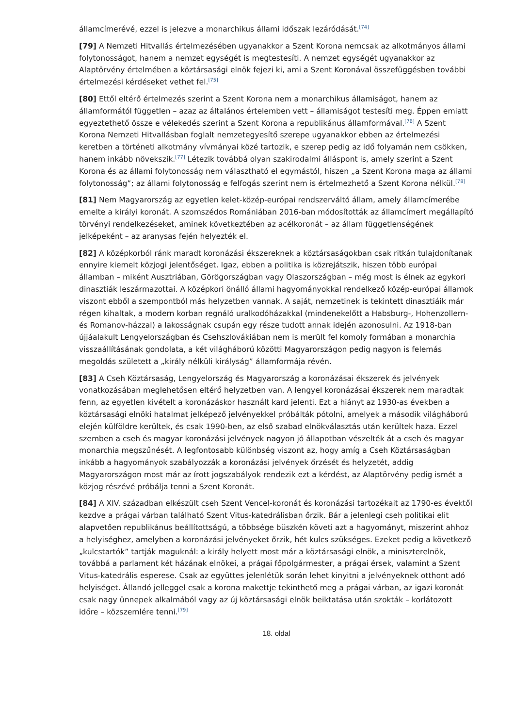államcímerévé, ezzel is jelezve a monarchikus állami időszak lezáródását.<sup>[74]</sup>
[79] A Nemzeti Hitvallás értelmezésében ugyanakkor a Szent Korona nemcsak az alkotmányos állami folytonosságot, hanem a nemzet egységét is megtestesíti. A nemzet egységét ugyanakkor az Alaptörvény értelmében a köztársasági elnök fejezi ki, ami a Szent Koronával összefüggésben további értelmezési kérdéseket vethet fel.<sup>[75]</sup>
[80] Ettől eltérő értelmezés szerint a Szent Korona nem a monarchikus államiságot, hanem az államformától független – azaz az általános értelemben vett – államiságot testesíti meg. Éppen emiatt egyeztethető össze e vélekedés szerint a Szent Korona a republikánus államformával.<sup>[76]</sup> A Szent Korona Nemzeti Hitvallásban foglalt nemzetegyesítő szerepe ugyanakkor ebben az értelmezési keretben a történeti alkotmány vívmányai közé tartozik, e szerep pedig az idő folyamán nem csökken, hanem inkább növekszik.<sup>[77]</sup> Létezik továbbá olyan szakirodalmi álláspont is, amely szerint a Szent Korona és az állami folytonosság nem választható el egymástól, hiszen „a Szent Korona maga az állami folytonosság”; az állami folytonosság e felfogás szerint nem is értelmezhető a Szent Korona nélkül.<sup>[78]</sup>
[81] Nem Magyarország az egyetlen kelet-közép-európai rendszerváltó állam, amely államcímerébe emelte a királyi koronát. A szomszédos Romániában 2016-ban módosították az államcímert megállapító törvényi rendelkezéseket, aminek következtében az acélkoronát – az állam függetlenségének jelképeként – az aranysas fején helyezték el.
[82] A középkorból ránk maradt koronázási ékszereknek a köztársaságokban csak ritkán tulajdonítanak ennyire kiemelt közjogi jelentőséget. Igaz, ebben a politika is közrejátszik, hiszen több európai államban – miként Ausztriában, Görögországban vagy Olaszországban – még most is élnek az egykori dinasztiák leszármazottai. A középkori önálló állami hagyományokkal rendelkező közép-európai államok viszont ebből a szempontból más helyzetben vannak. A saját, nemzetinek is tekintett dinasztiáik már régen kihaltak, a modern korban regnáló uralkodóházakkal (mindenekelőtt a Habsburg-, Hohenzollern- és Romanov-házzal) a lakosságnak csupán egy része tudott annak idején azonosulni. Az 1918-ban újjáalakult Lengyelországban és Csehszlovákiában nem is merült fel komoly formában a monarchia visszaállításának gondolata, a két világháború közötti Magyarországon pedig nagyon is felemás megoldás született a „király nélküli királyság” államformája révén.
[83] A Cseh Köztársaság, Lengyelország és Magyarország a koronázásai ékszerek és jelvények vonatkozásában meglehetősen eltérő helyzetben van. A lengyel koronázásai ékszerek nem maradtak fenn, az egyetlen kivételt a koronázáskor használt kard jelenti. Ezt a hiányt az 1930-as években a köztársasági elnöki hatalmat jelképező jelvényekkel próbálták pótolni, amelyek a második világháború elején külföldre kerültek, és csak 1990-ben, az első szabad elnökválasztás után kerültek haza. Ezzel szemben a cseh és magyar koronázási jelvények nagyon jó állapotban vészelték át a cseh és magyar monarchia megszűnését. A legfontosabb különbség viszont az, hogy amíg a Cseh Köztársaságban inkább a hagyományok szabályozzák a koronázási jelvények őrzését és helyzetét, addig Magyarországon most már az írott jogszabályok rendezik ezt a kérdést, az Alaptörvény pedig ismét a közjog részévé próbálja tenni a Szent Koronát.
[84] A XIV. században elkészült cseh Szent Vencel-koronát és koronázási tartozékait az 1790-es évektől kezdve a prágai várban található Szent Vitus-katedrálisban őrzik. Bár a jelenlegi cseh politikai elit alapvetően republikánus beállítottságú, a többsége büszkén követi azt a hagyományt, miszerint ahhoz a helyiséghez, amelyben a koronázási jelvényeket őrzik, hét kulcs szükséges. Ezeket pedig a következő „kulcstartók” tartják maguknál: a király helyett most már a köztársasági elnök, a miniszterelnök, továbbá a parlament két házának elnökei, a prágai főpolgármester, a prágai érsek, valamint a Szent Vitus-katedrális esperese. Csak az együttes jelenlétük során lehet kinyitni a jelvényeknek otthont adó helyiséget. Állandó jelleggel csak a korona makettje tekinthető meg a prágai várban, az igazi koronát csak nagy ünnepek alkalmából vagy az új köztársasági elnök beiktatása után szokták – korlátozott időre – közszemlére tenni.<sup>[79]</sup>
18. oldal